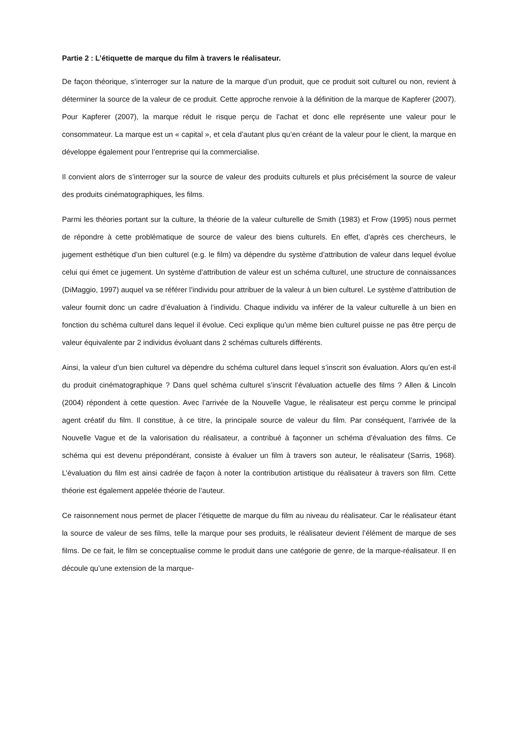Partie 2 : L’étiquette de marque du film à travers le réalisateur.
De façon théorique, s’interroger sur la nature de la marque d’un produit, que ce produit soit culturel ou non, revient à déterminer la source de la valeur de ce produit. Cette approche renvoie à la définition de la marque de Kapferer (2007). Pour Kapferer (2007), la marque réduit le risque perçu de l’achat et donc elle représente une valeur pour le consommateur. La marque est un « capital », et cela d’autant plus qu’en créant de la valeur pour le client, la marque en développe également pour l’entreprise qui la commercialise.
Il convient alors de s’interroger sur la source de valeur des produits culturels et plus précisément la source de valeur des produits cinématographiques, les films.
Parmi les théories portant sur la culture, la théorie de la valeur culturelle de Smith (1983) et Frow (1995) nous permet de répondre à cette problématique de source de valeur des biens culturels. En effet, d’après ces chercheurs, le jugement esthétique d’un bien culturel (e.g. le film) va dépendre du système d’attribution de valeur dans lequel évolue celui qui émet ce jugement. Un système d’attribution de valeur est un schéma culturel, une structure de connaissances (DiMaggio, 1997) auquel va se référer l’individu pour attribuer de la valeur à un bien culturel. Le système d’attribution de valeur fournit donc un cadre d’évaluation à l’individu. Chaque individu va inférer de la valeur culturelle à un bien en fonction du schéma culturel dans lequel il évolue. Ceci explique qu’un même bien culturel puisse ne pas être perçu de valeur équivalente par 2 individus évoluant dans 2 schémas culturels différents.
Ainsi, la valeur d’un bien culturel va dépendre du schéma culturel dans lequel s’inscrit son évaluation. Alors qu’en est-il du produit cinématographique ? Dans quel schéma culturel s’inscrit l’évaluation actuelle des films ? Allen & Lincoln (2004) répondent à cette question. Avec l’arrivée de la Nouvelle Vague, le réalisateur est perçu comme le principal agent créatif du film. Il constitue, à ce titre, la principale source de valeur du film. Par conséquent, l’arrivée de la Nouvelle Vague et de la valorisation du réalisateur, a contribué à façonner un schéma d’évaluation des films. Ce schéma qui est devenu prépondérant, consiste à évaluer un film à travers son auteur, le réalisateur (Sarris, 1968). L’évaluation du film est ainsi cadrée de façon à noter la contribution artistique du réalisateur à travers son film. Cette théorie est également appelée théorie de l’auteur.
Ce raisonnement nous permet de placer l’étiquette de marque du film au niveau du réalisateur. Car le réalisateur étant la source de valeur de ses films, telle la marque pour ses produits, le réalisateur devient l’élément de marque de ses films. De ce fait, le film se conceptualise comme le produit dans une catégorie de genre, de la marque-réalisateur. Il en découle qu’une extension de la marque-